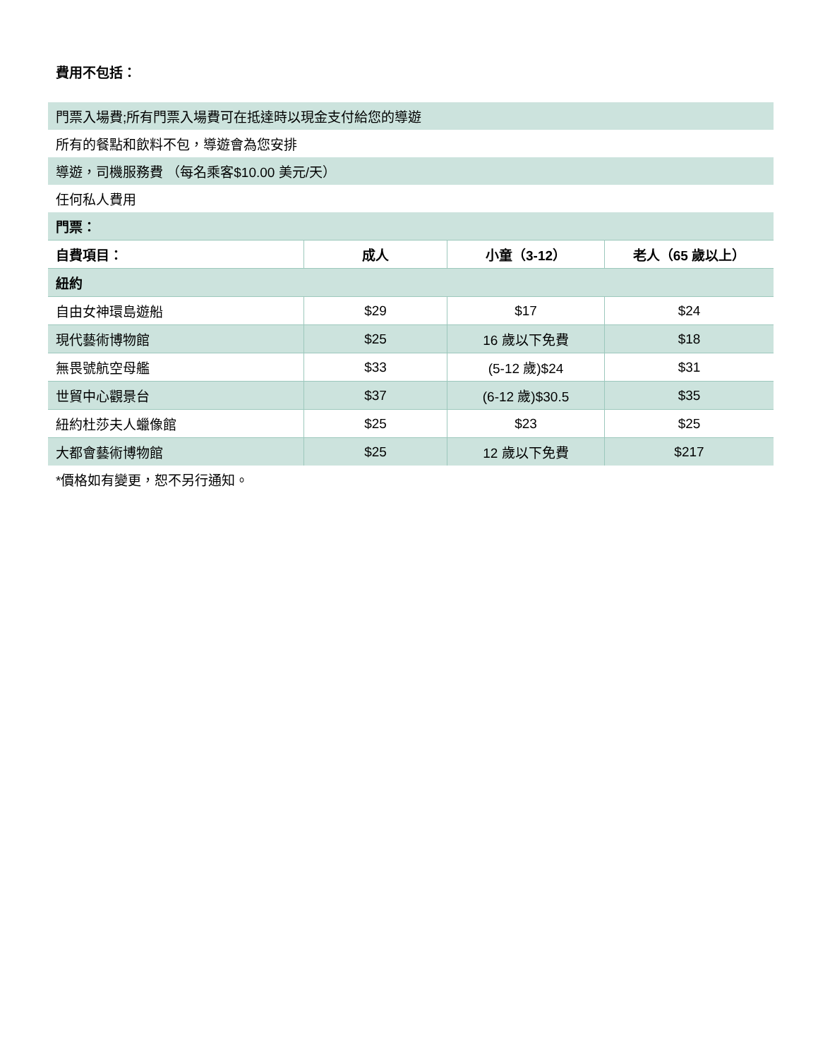費用不包括：
| 門票入場費;所有門票入場費可在抵達時以現金支付給您的導遊 | | | |
| 所有的餐點和飲料不包，導遊會為您安排 | | | |
| 導遊，司機服務費 （每名乘客$10.00 美元/天） | | | |
| 任何私人費用 | | | |
| 門票： | | | |
| 自費項目： | 成人 | 小童（3-12） | 老人（65 歲以上） |
| 紐約 | | | |
| 自由女神環島遊船 | $29 | $17 | $24 |
| 現代藝術博物館 | $25 | 16 歲以下免費 | $18 |
| 無畏號航空母艦 | $33 | (5-12 歲)$24 | $31 |
| 世貿中心觀景台 | $37 | (6-12 歲)$30.5 | $35 |
| 紐約杜莎夫人蠟像館 | $25 | $23 | $25 |
| 大都會藝術博物館 | $25 | 12 歲以下免費 | $217 |
*價格如有變更，恕不另行通知。